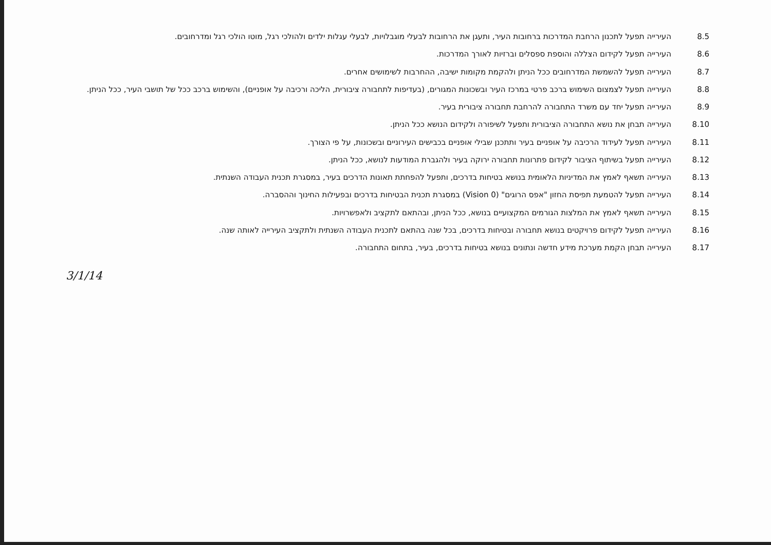8.5 העירייה תפעל לתכנון הרחבת המדרכות ברחובות העיר, ותעגן את הרחובות לבעלי מוגבלויות, לבעלי עגלות ילדים ולהולכי רגל, מוטו הולכי רגל ומדרחובים.
8.6 העירייה תפעל לקידום הצללה והוספת ספסלים וברזיות לאורך המדרכות.
8.7 העירייה תפעל להשמשת המדרחובים ככל הניתן ולהקמת מקומות ישיבה, ההחרבות לשימושים אחרים.
8.8 העירייה תפעל לצמצום השימוש ברכב פרטי במרכז העיר ובשכונות המגורים, (בעדיפות לתחבורה ציבורית, הליכה ורכיבה על אופניים), והשימוש ברכב ככל של תושבי העיר, ככל הניתן.
8.9 העירייה תפעל יחד עם משרד התחבורה להרחבת תחבורה ציבורית בעיר.
8.10 העירייה תבחן את נושא התחבורה הציבורית ותפעל לשיפורה ולקידום הנושא ככל הניתן.
8.11 העירייה תפעל לעידוד הרכיבה על אופניים בעיר ותתכנן שבילי אופניים בכבישים העירוניים ובשכונות, על פי הצורך.
8.12 העירייה תפעל בשיתוף הציבור לקידום פתרונות תחבורה ירוקה בעיר ולהגברת המודעות לנושא, ככל הניתן.
8.13 העירייה תשאף לאמץ את המדיניות הלאומית בנושא בטיחות בדרכים, ותפעל להפחתת תאונות הדרכים בעיר, במסגרת תכנית העבודה השנתית.
8.14 העירייה תפעל להטמעת תפיסת החזון "אפס הרוגים" (Vision 0) במסגרת תכנית הבטיחות בדרכים ובפעילות החינוך וההסברה.
8.15 העירייה תשאף לאמץ את המלצות הגורמים המקצועיים בנושא, ככל הניתן, ובהתאם לתקציב ולאפשרויות.
8.16 העירייה תפעל לקידום פרויקטים בנושא תחבורה ובטיחות בדרכים, בכל שנה בהתאם לתכנית העבודה השנתית ולתקציב העירייה לאותה שנה.
8.17 העירייה תבחן הקמת מערכת מידע חדשה ונתונים בנושא בטיחות בדרכים, בעיר, בתחום התחבורה.
3/1/14